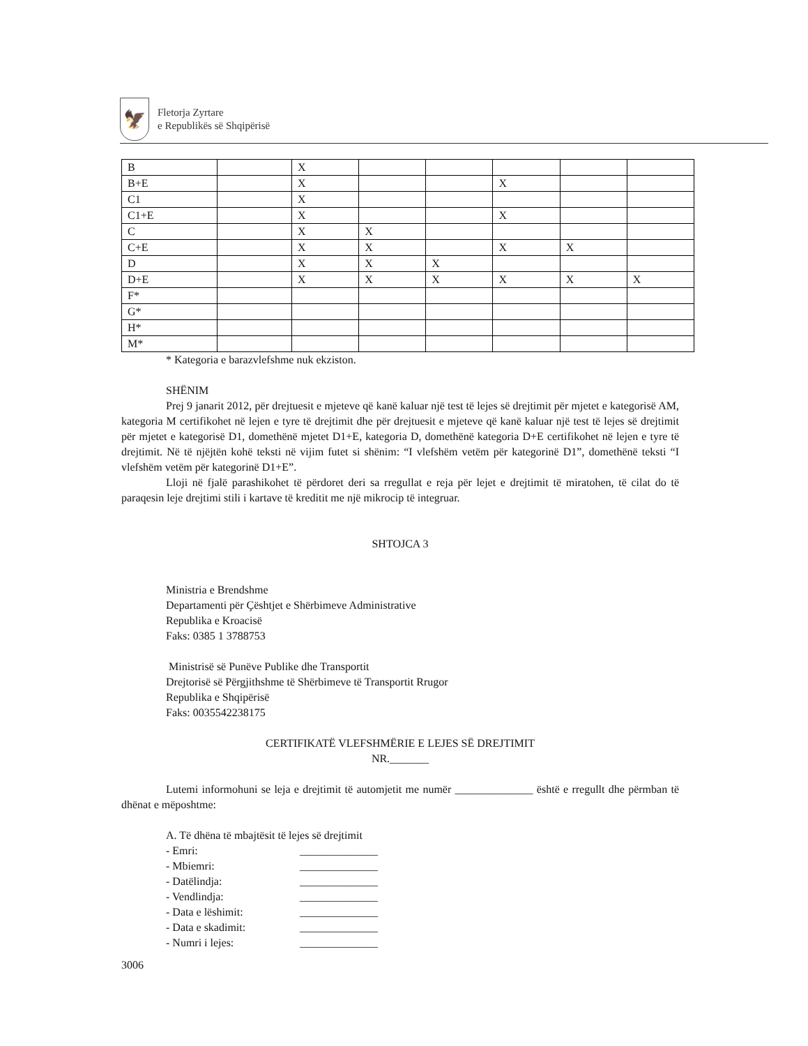🦅
Fletorja Zyrtare
e Republikës së Shqipërisë
| B | | X | | | | | |
| B+E | | X | | | X | | |
| C1 | | X | | | | | |
| C1+E | | X | | | X | | |
| C | | X | X | | | | |
| C+E | | X | X | | X | X | |
| D | | X | X | X | | | |
| D+E | | X | X | X | X | X | X |
| F* | | | | | | | |
| G* | | | | | | | |
| H* | | | | | | | |
| M* | | | | | | | |
* Kategoria e barazvlefshme nuk ekziston.
SHËNIM
Prej 9 janarit 2012, për drejtuesit e mjeteve që kanë kaluar një test të lejes së drejtimit për mjetet e kategorisë AM, kategoria M certifikohet në lejen e tyre të drejtimit dhe për drejtuesit e mjeteve që kanë kaluar një test të lejes së drejtimit për mjetet e kategorisë D1, domethënë mjetet D1+E, kategoria D, domethënë kategoria D+E certifikohet në lejen e tyre të drejtimit. Në të njëjtën kohë teksti në vijim futet si shënim: “I vlefshëm vetëm për kategorinë D1”, domethënë teksti “I vlefshëm vetëm për kategorinë D1+E”.
Lloji në fjalë parashikohet të përdoret deri sa rregullat e reja për lejet e drejtimit të miratohen, të cilat do të paraqesin leje drejtimi stili i kartave të kreditit me një mikrocip të integruar.
SHTOJCA 3
Ministria e Brendshme
Departamenti për Çështjet e Shërbimeve Administrative
Republika e Kroacisë
Faks: 0385 1 3788753
Ministrisë së Punëve Publike dhe Transportit
Drejtorisë së Përgjithshme të Shërbimeve të Transportit Rrugor
Republika e Shqipërisë
Faks: 0035542238175
CERTIFIKATË VLEFSHMËRIE E LEJES SË DREJTIMIT
NR._______
Lutemi informohuni se leja e drejtimit të automjetit me numër ______________ është e rregullt dhe përmban të dhënat e mëposhtme:
A. Të dhëna të mbajtësit të lejes së drejtimit
- Emri: ______________
- Mbiemri: ______________
- Datëlindja: ______________
- Vendlindja: ______________
- Data e lëshimit: ______________
- Data e skadimit: ______________
- Numri i lejes: ______________
3006